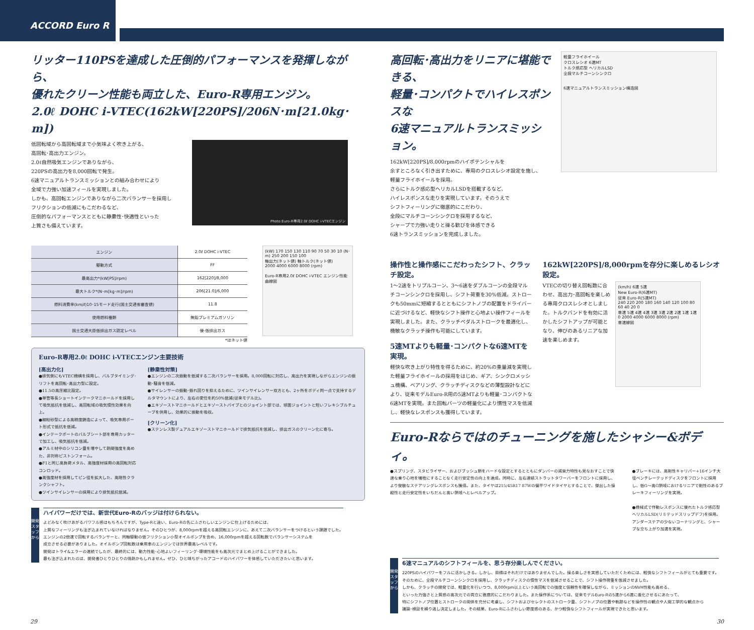ACCORD Euro R
リッター110PSを達成した圧倒的パフォーマンスを発揮しながら、
優れたクリーン性能も両立した、Euro-R専用エンジン。
2.0ℓ DOHC i-VTEC(162kW[220PS]/206N･m[21.0kg･m])
低回転域から高回転域まで小気味よく吹き上がる、
高回転･高出力エンジン。
2.0ℓ自然吸気エンジンでありながら、
220PSの高出力を8,000回転で発生。
6速マニュアルトランスミッションとの組み合わせにより
全域で力強い加速フィールを実現しました。
しかも、高回転エンジンでありながら二次バランサーを採用し
フリクションの低減にもこだわるなど、
圧倒的なパフォーマンスとともに静粛性･快適性といった
上質さも備えています。
Photo:Euro-R専用2.0ℓ DOHC i-VTECエンジン
| エンジン | 2.0ℓ DOHC i-VTEC |
| 駆動方式 | FF |
| 最高出力*(kW[PS]/rpm) | 162[220]/8,000 |
| 最大トルク*(N･m[kg･m]/rpm) | 206[21.0]/6,000 |
| 燃料消費率(km/ℓ)10･15モード走行(国土交通省審査値) | 11.8 |
| 使用燃料種類 | 無鉛プレミアムガソリン |
| 国土交通大臣低排出ガス認定レベル | 優-低排出ガス |
*はネット値
(kW) 170 150 130 110 90 70 50 30 10 (N･m) 250 200 150 100
軸出力(ネット値) 軸トルク(ネット値)
2000 4000 6000 8000 (rpm)
Euro-R専用2.0ℓ DOHC i-VTEC エンジン性能曲線図
Euro-R専用2.0ℓ DOHC i-VTECエンジン主要技術
[高出力化]
●排気側にもVTEC機構を採用し、バルブタイミング･リフトを高回転･高出力型に設定。
●11.5の高圧縮比設定。
●単管等長ショートインテークマニホールドを採用して吸気抵抗を低減し、高回転域の吸気慣性効果を向上。
●細粒砂型による高精度鋳造によって、吸気専用ポート形式で抵抗を低減。
●インテークポートのバルブシート部を専用カッターで加工し、吸気抵抗を低減。
●アルミ材中のシリコン量を増やして熱間強度を高めた、非対称ピストンフォーム。
●F1と同じ高負荷メタル、高強度材採用の高回転対応コンロッド。
●高強度材を採用してピン径を拡大した、高剛性クランクシャフト。
●ツインサイレンサーの採用により排気抵抗低減。
[静粛性対策]
●エンジンの二次振動を低減する二次バランサーを採用。8,000回転に対応し、高出力を実現しながらエンジンの振動･騒音を低減。
●サイレンサーの振動･振れ回りを抑えるために、ツインサイレンサー双方とも、2ヶ所をボディ同一点で支持するデルタマウントにより、左右の変位を約50%低減(従来モデル比)。
●エキゾーストマニホールドとエキゾーストパイプとのジョイント部では、球面ジョイントと短いフレキシブルチューブを併用し、効果的に振動を吸収。
[クリーン化]
●ステンレス製デュアルエキゾーストマニホールドで排気抵抗を低減し、排出ガスのクリーン化に寄与。
開発スタッフから
ハイパワーだけでは、新世代Euro-Rのバッジは付けられない。
よどみなく吹けあがるパワフル感はもちろんですが、Type-Rと違い、Euro-Rの名にふさわしいエンジンに仕上げるためには、
上質なフィーリングも注ぎ込まれていなければなりません。そのひとつが、8,000rpmを超える高回転エンジンに、あえて二次バランサーをつけるという課題でした。
エンジンの2倍速で回転するバランサーと、同軸駆動の低フリクション小型オイルポンプを含め、16,000rpmを超える回転数でバランサーシステムを
成立させる必要がありました。オイルポンプ回転数は乗用車のエンジンでは世界最高レベルです。
開発はトライ&エラーの連続でしたが、最終的には、動力性能･心地よいフィーリング･環境性能をも高次元でまとめ上げることができました。
最も注ぎ込まれたのは、開発者ひとりひとりの情熱かもしれません。ぜひ、ひと味ちがったアコードのハイパワーを体感していただきたいと思います。
高回転･高出力をリニアに堪能できる、
軽量･コンパクトでハイレスポンスな
6速マニュアルトランスミッション。
162kW[220PS]/8,000rpmのハイポテンシャルを
余すところなく引き出すために、専用のクロスレシオ設定を施し、
軽量フライホイールを採用。
さらにトルク感応型ヘリカルLSDを搭載するなど、
ハイレスポンスな走りを実現しています。そのうえで
シフトフィーリングに徹底的にこだわり、
全段にマルチコーンシンクロを採用するなど、
シャープで力強い走りと操る歓びを体感できる
6速トランスミッションを完成しました。
軽量フライホイール
クロスレシオ 6速MT
トルク感応型 ヘリカルLSD
全段マルチコーンシンクロ
6速マニュアルトランスミッション構造図
操作性と操作感にこだわったシフト、クラッチ設定。
1～2速をトリプルコーン、3～6速をダブルコーンの全段マルチコーンシンクロを採用し、シフト荷重を30%低減。ストロークも50mmに短縮するとともにシフトノブの配置をドライバーに近づけるなど、軽快なシフト操作と心地よい操作フィールを実現しました。また、クラッチペダルストロークを最適化し、機敏なクラッチ操作も可能にしています。
5速MTよりも軽量･コンパクトな6速MTを実現。
軽快な吹き上がり特性を得るために、約20%の重量減を実現した軽量フライホイールの採用をはじめ、ギア、シンクロメッシュ機構、ベアリング、クラッチディスクなどの薄型設計などにより、従来モデルEuro-R用の5速MTよりも軽量･コンパクトな6速MTを実現。また回転パーツの軽量化により慣性マスを低減し、軽快なレスポンスも獲得しています。
162kW[220PS]/8,000rpmを存分に楽しめるレシオ設定。
VTECの切り替え回転数に合わせ、高出力･高回転を楽しめる専用クロスレシオとしました。トルクバンドを有効に活かしたシフトアップが可能となり、伸びのあるリニアな加速を楽しめます。
(km/h) 6速 5速
New Euro-R(6速MT)
従来 Euro-R(5速MT)
240 220 200 180 160 140 120 100 80 60 40 20 0
車速 5速 4速 4速 3速 3速 2速 2速 1速 1速
0 2000 4000 6000 8000 (rpm)
車速線図
Euro-Rならではのチューニングを施したシャシー&ボディ。
●スプリング、スタビライザー、およびブッシュ類をハードな設定とするとともにダンパーの減衰力特性も見なおすことで快適な乗り心地を犠牲にすることなく走行安定性の向上を達成。同時に、左右連結ストラットタワーバーをフロントに採用し、より俊敏なステアリングレスポンスも獲得。また、タイヤは215/45R17 87Wの偏平ワイドタイヤとすることで、傑出した操縦性と走行安定性をいちだんと高い領域へとレベルアップ。
●ブレーキには、高剛性キャリパー+16インチ大径ベンチレーテッドディスクをフロントに採用し、低G～高G領域におけるリニアで剛性のあるブレーキフィーリングを実現。
●機械式で作動レスポンスに優れたトルク感応型ヘリカルLSD(リミテッドスリップデフ)を採用。アンダーステアの少ないコーナリングと、シャープな立ち上がり加速を実現。
開発スタッフから
6速マニュアルのシフトフィールを、思う存分楽しんでください。
220PSのハイパワーをフルに活かしきる。しかし、目標はそれだけではありませんでした。操る楽しさを実感していただくためには、軽快なシフトフィールがとても重要です。
そのために、全段マルチコーンシンクロを採用し、クラッチディスクの慣性マスを低減させることで、シフト操作荷重を低減させました。
しかも、クラッチの開発では、軽量化を行いつつ、8,000rpm以上という高回転での強度と信頼性を確保しながら、ミッションのNVH性能も高める、
といった力強さと上質感の高次元での両立に徹底的にこだわりました。また操作系については、従来モデルEuro-Rの5速から6速に進化させるにあたって、
特にシフトノブ位置とストロークの関係を充分に考慮し、シフトおよびセレクトのストローク量、シフトノブの位置や軌跡などを操作性の観点や人間工学的な観点から
議論･検証を繰り返し決定しました。その結果、Euro-Rにふさわしい節度感のある、かつ軽快なシフトフィールが実現できたと思います。
29 30